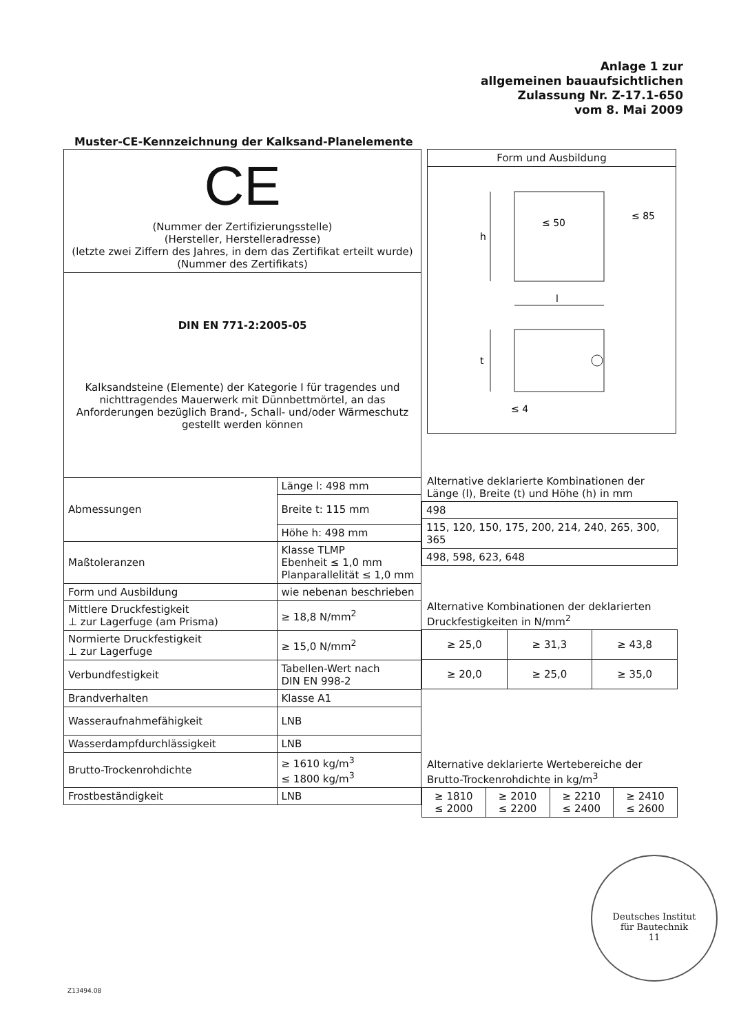Anlage 1 zur
allgemeinen bauaufsichtlichen
Zulassung Nr. Z-17.1-650
vom 8. Mai 2009
Muster-CE-Kennzeichnung der Kalksand-Planelemente
| CE (Nummer der Zertifizierungsstelle) (Hersteller, Herstelleradresse) (letzte zwei Ziffern des Jahres, in dem das Zertifikat erteilt wurde) (Nummer des Zertifikats) | |
| DIN EN 771-2:2005-05 Kalksandsteine (Elemente) der Kategorie I für tragendes und nichttragendes Mauerwerk mit Dünnbettmörtel, an das Anforderungen bezüglich Brand-, Schall- und/oder Wärmeschutz gestellt werden können | |
| Abmessungen | Länge l: 498 mm |
| | Breite t: 115 mm |
| | Höhe h: 498 mm |
| Maßtoleranzen | Klasse TLMP Ebenheit ≤ 1,0 mm Planparallelität ≤ 1,0 mm |
| Form und Ausbildung | wie nebenan beschrieben |
| Mittlere Druckfestigkeit ⊥ zur Lagerfuge (am Prisma) | ≥ 18,8 N/mm<sup>2</sup> |
| Normierte Druckfestigkeit ⊥ zur Lagerfuge | ≥ 15,0 N/mm<sup>2</sup> |
| Verbundfestigkeit | Tabellen-Wert nach DIN EN 998-2 |
| Brandverhalten | Klasse A1 |
| Wasseraufnahmefähigkeit | LNB |
| Wasserdampfdurchlässigkeit | LNB |
| Brutto-Trockenrohdichte | ≥ 1610 kg/m<sup>3</sup> ≤ 1800 kg/m<sup>3</sup> |
| Frostbeständigkeit | LNB |
| Form und Ausbildung |
| --- |
| h l ≤ 50 ≤ 85 t ≤ 4 |
Alternative deklarierte Kombinationen der Länge (l), Breite (t) und Höhe (h) in mm
| 498 |
| 115, 120, 150, 175, 200, 214, 240, 265, 300, 365 |
| 498, 598, 623, 648 |
Alternative Kombinationen der deklarierten Druckfestigkeiten in N/mm<sup>2</sup>
| ≥ 25,0 | ≥ 31,3 | ≥ 43,8 |
| ≥ 20,0 | ≥ 25,0 | ≥ 35,0 |
Alternative deklarierte Wertebereiche der Brutto-Trockenrohdichte in kg/m<sup>3</sup>
| ≥ 1810 ≤ 2000 | ≥ 2010 ≤ 2200 | ≥ 2210 ≤ 2400 | ≥ 2410 ≤ 2600 |
Deutsches Institut
für Bautechnik
11
Z13494.08